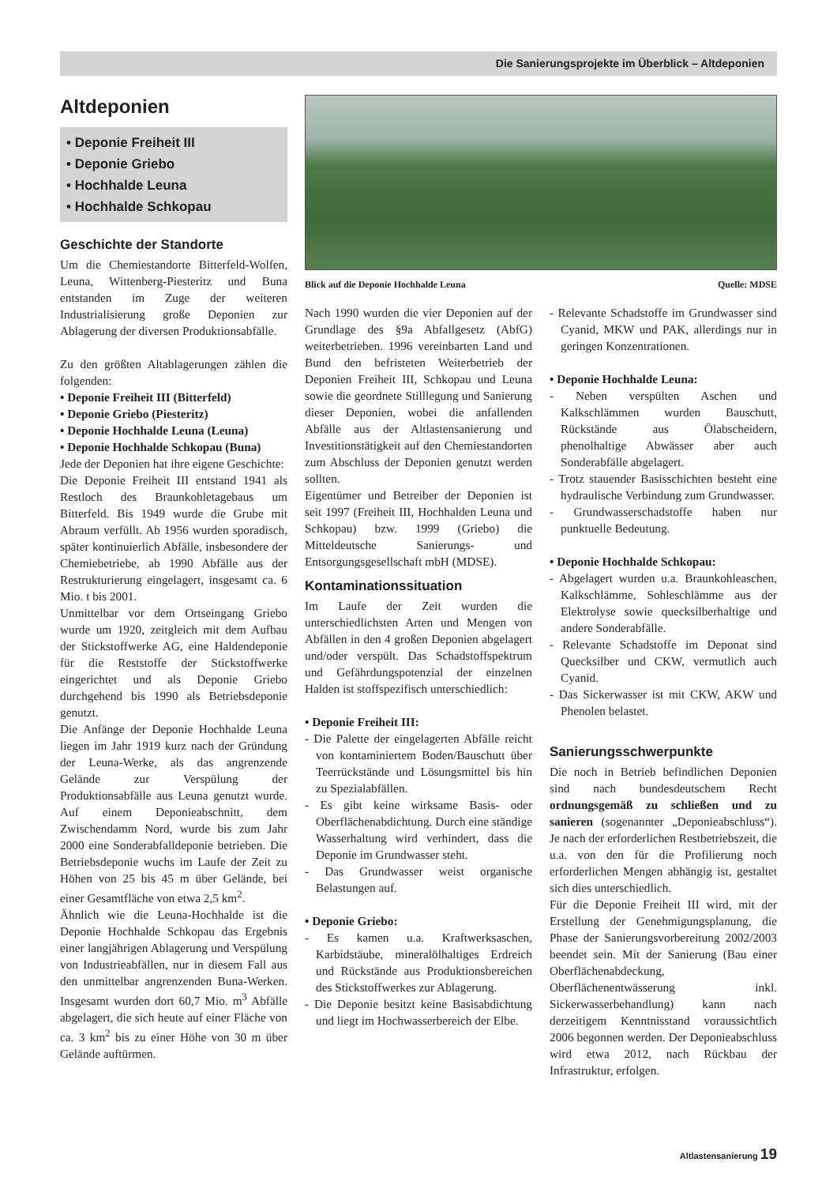Die Sanierungsprojekte im Überblick – Altdeponien
Altdeponien
• Deponie Freiheit III
• Deponie Griebo
• Hochhalde Leuna
• Hochhalde Schkopau
Geschichte der Standorte
Um die Chemiestandorte Bitterfeld-Wolfen, Leuna, Wittenberg-Piesteritz und Buna entstanden im Zuge der weiteren Industrialisierung große Deponien zur Ablagerung der diversen Produktionsabfälle.
Zu den größten Altablagerungen zählen die folgenden:
• Deponie Freiheit III (Bitterfeld)
• Deponie Griebo (Piesteritz)
• Deponie Hochhalde Leuna (Leuna)
• Deponie Hochhalde Schkopau (Buna)
Jede der Deponien hat ihre eigene Geschichte:
Die Deponie Freiheit III entstand 1941 als Restloch des Braunkohletagebaus um Bitterfeld. Bis 1949 wurde die Grube mit Abraum verfüllt. Ab 1956 wurden sporadisch, später kontinuierlich Abfälle, insbesondere der Chemiebetriebe, ab 1990 Abfälle aus der Restrukturierung eingelagert, insgesamt ca. 6 Mio. t bis 2001.
Unmittelbar vor dem Ortseingang Griebo wurde um 1920, zeitgleich mit dem Aufbau der Stickstoffwerke AG, eine Haldendeponie für die Reststoffe der Stickstoffwerke eingerichtet und als Deponie Griebo durchgehend bis 1990 als Betriebsdeponie genutzt.
Die Anfänge der Deponie Hochhalde Leuna liegen im Jahr 1919 kurz nach der Gründung der Leuna-Werke, als das angrenzende Gelände zur Verspülung der Produktionsabfälle aus Leuna genutzt wurde. Auf einem Deponieabschnitt, dem Zwischendamm Nord, wurde bis zum Jahr 2000 eine Sonderabfalldeponie betrieben. Die Betriebsdeponie wuchs im Laufe der Zeit zu Höhen von 25 bis 45 m über Gelände, bei einer Gesamtfläche von etwa 2,5 km<sup>2</sup>.
Ähnlich wie die Leuna-Hochhalde ist die Deponie Hochhalde Schkopau das Ergebnis einer langjährigen Ablagerung und Verspülung von Industrieabfällen, nur in diesem Fall aus den unmittelbar angrenzenden Buna-Werken. Insgesamt wurden dort 60,7 Mio. m<sup>3</sup> Abfälle abgelagert, die sich heute auf einer Fläche von ca. 3 km<sup>2</sup> bis zu einer Höhe von 30 m über Gelände auftürmen.
Blick auf die Deponie Hochhalde Leuna Quelle: MDSE
Nach 1990 wurden die vier Deponien auf der Grundlage des §9a Abfallgesetz (AbfG) weiterbetrieben. 1996 vereinbarten Land und Bund den befristeten Weiterbetrieb der Deponien Freiheit III, Schkopau und Leuna sowie die geordnete Stilllegung und Sanierung dieser Deponien, wobei die anfallenden Abfälle aus der Altlastensanierung und Investitionstätigkeit auf den Chemiestandorten zum Abschluss der Deponien genutzt werden sollten.
Eigentümer und Betreiber der Deponien ist seit 1997 (Freiheit III, Hochhalden Leuna und Schkopau) bzw. 1999 (Griebo) die Mitteldeutsche Sanierungs- und Entsorgungsgesellschaft mbH (MDSE).
Kontaminationssituation
Im Laufe der Zeit wurden die unterschiedlichsten Arten und Mengen von Abfällen in den 4 großen Deponien abgelagert und/oder verspült. Das Schadstoffspektrum und Gefährdungspotenzial der einzelnen Halden ist stoffspezifisch unterschiedlich:
• Deponie Freiheit III:
- Die Palette der eingelagerten Abfälle reicht von kontaminiertem Boden/Bauschutt über Teerrückstände und Lösungsmittel bis hin zu Spezialabfällen.
- Es gibt keine wirksame Basis- oder Oberflächenabdichtung. Durch eine ständige Wasserhaltung wird verhindert, dass die Deponie im Grundwasser steht.
- Das Grundwasser weist organische Belastungen auf.
• Deponie Griebo:
- Es kamen u.a. Kraftwerksaschen, Karbidstäube, mineralölhaltiges Erdreich und Rückstände aus Produktionsbereichen des Stickstoffwerkes zur Ablagerung.
- Die Deponie besitzt keine Basisabdichtung und liegt im Hochwasserbereich der Elbe.
- Relevante Schadstoffe im Grundwasser sind Cyanid, MKW und PAK, allerdings nur in geringen Konzentrationen.
• Deponie Hochhalde Leuna:
- Neben verspülten Aschen und Kalkschlämmen wurden Bauschutt, Rückstände aus Ölabscheidern, phenolhaltige Abwässer aber auch Sonderabfälle abgelagert.
- Trotz stauender Basisschichten besteht eine hydraulische Verbindung zum Grundwasser.
- Grundwasserschadstoffe haben nur punktuelle Bedeutung.
• Deponie Hochhalde Schkopau:
- Abgelagert wurden u.a. Braunkohleaschen, Kalkschlämme, Sohleschlämme aus der Elektrolyse sowie quecksilberhaltige und andere Sonderabfälle.
- Relevante Schadstoffe im Deponat sind Quecksilber und CKW, vermutlich auch Cyanid.
- Das Sickerwasser ist mit CKW, AKW und Phenolen belastet.
Sanierungsschwerpunkte
Die noch in Betrieb befindlichen Deponien sind nach bundesdeutschem Recht ordnungsgemäß zu schließen und zu sanieren (sogenannter „Deponieabschluss“). Je nach der erforderlichen Restbetriebszeit, die u.a. von den für die Profilierung noch erforderlichen Mengen abhängig ist, gestaltet sich dies unterschiedlich.
Für die Deponie Freiheit III wird, mit der Erstellung der Genehmigungsplanung, die Phase der Sanierungsvorbereitung 2002/2003 beendet sein. Mit der Sanierung (Bau einer Oberflächenabdeckung, Oberflächenentwässerung inkl. Sickerwasserbehandlung) kann nach derzeitigem Kenntnisstand voraussichtlich 2006 begonnen werden. Der Deponieabschluss wird etwa 2012, nach Rückbau der Infrastruktur, erfolgen.
Altlastensanierung 19